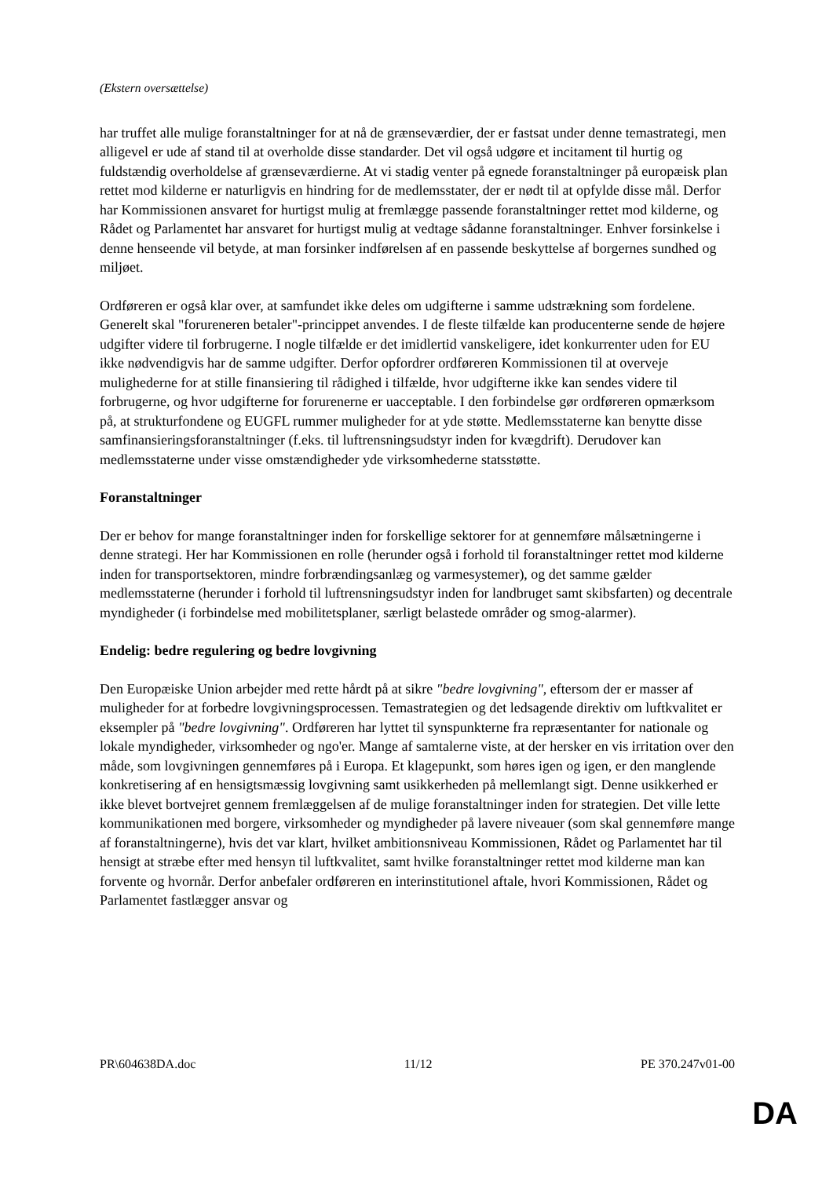(Ekstern oversættelse)
har truffet alle mulige foranstaltninger for at nå de grænseværdier, der er fastsat under denne temastrategi, men alligevel er ude af stand til at overholde disse standarder. Det vil også udgøre et incitament til hurtig og fuldstændig overholdelse af grænseværdierne. At vi stadig venter på egnede foranstaltninger på europæisk plan rettet mod kilderne er naturligvis en hindring for de medlemsstater, der er nødt til at opfylde disse mål. Derfor har Kommissionen ansvaret for hurtigst mulig at fremlægge passende foranstaltninger rettet mod kilderne, og Rådet og Parlamentet har ansvaret for hurtigst mulig at vedtage sådanne foranstaltninger. Enhver forsinkelse i denne henseende vil betyde, at man forsinker indførelsen af en passende beskyttelse af borgernes sundhed og miljøet.
Ordføreren er også klar over, at samfundet ikke deles om udgifterne i samme udstrækning som fordelene. Generelt skal "forureneren betaler"-princippet anvendes. I de fleste tilfælde kan producenterne sende de højere udgifter videre til forbrugerne. I nogle tilfælde er det imidlertid vanskeligere, idet konkurrenter uden for EU ikke nødvendigvis har de samme udgifter. Derfor opfordrer ordføreren Kommissionen til at overveje mulighederne for at stille finansiering til rådighed i tilfælde, hvor udgifterne ikke kan sendes videre til forbrugerne, og hvor udgifterne for forurenerne er uacceptable. I den forbindelse gør ordføreren opmærksom på, at strukturfondene og EUGFL rummer muligheder for at yde støtte. Medlemsstaterne kan benytte disse samfinansieringsforanstaltninger (f.eks. til luftrensningsudstyr inden for kvægdrift). Derudover kan medlemsstaterne under visse omstændigheder yde virksomhederne statsstøtte.
Foranstaltninger
Der er behov for mange foranstaltninger inden for forskellige sektorer for at gennemføre målsætningerne i denne strategi. Her har Kommissionen en rolle (herunder også i forhold til foranstaltninger rettet mod kilderne inden for transportsektoren, mindre forbrændingsanlæg og varmesystemer), og det samme gælder medlemsstaterne (herunder i forhold til luftrensningsudstyr inden for landbruget samt skibsfarten) og decentrale myndigheder (i forbindelse med mobilitetsplaner, særligt belastede områder og smog-alarmer).
Endelig: bedre regulering og bedre lovgivning
Den Europæiske Union arbejder med rette hårdt på at sikre "bedre lovgivning", eftersom der er masser af muligheder for at forbedre lovgivningsprocessen. Temastrategien og det ledsagende direktiv om luftkvalitet er eksempler på "bedre lovgivning". Ordføreren har lyttet til synspunkterne fra repræsentanter for nationale og lokale myndigheder, virksomheder og ngo'er. Mange af samtalerne viste, at der hersker en vis irritation over den måde, som lovgivningen gennemføres på i Europa. Et klagepunkt, som høres igen og igen, er den manglende konkretisering af en hensigtsmæssig lovgivning samt usikkerheden på mellemlangt sigt. Denne usikkerhed er ikke blevet bortvejret gennem fremlæggelsen af de mulige foranstaltninger inden for strategien. Det ville lette kommunikationen med borgere, virksomheder og myndigheder på lavere niveauer (som skal gennemføre mange af foranstaltningerne), hvis det var klart, hvilket ambitionsniveau Kommissionen, Rådet og Parlamentet har til hensigt at stræbe efter med hensyn til luftkvalitet, samt hvilke foranstaltninger rettet mod kilderne man kan forvente og hvornår. Derfor anbefaler ordføreren en interinstitutionel aftale, hvori Kommissionen, Rådet og Parlamentet fastlægger ansvar og
PR\604638DA.doc 11/12 PE 370.247v01-00
DA